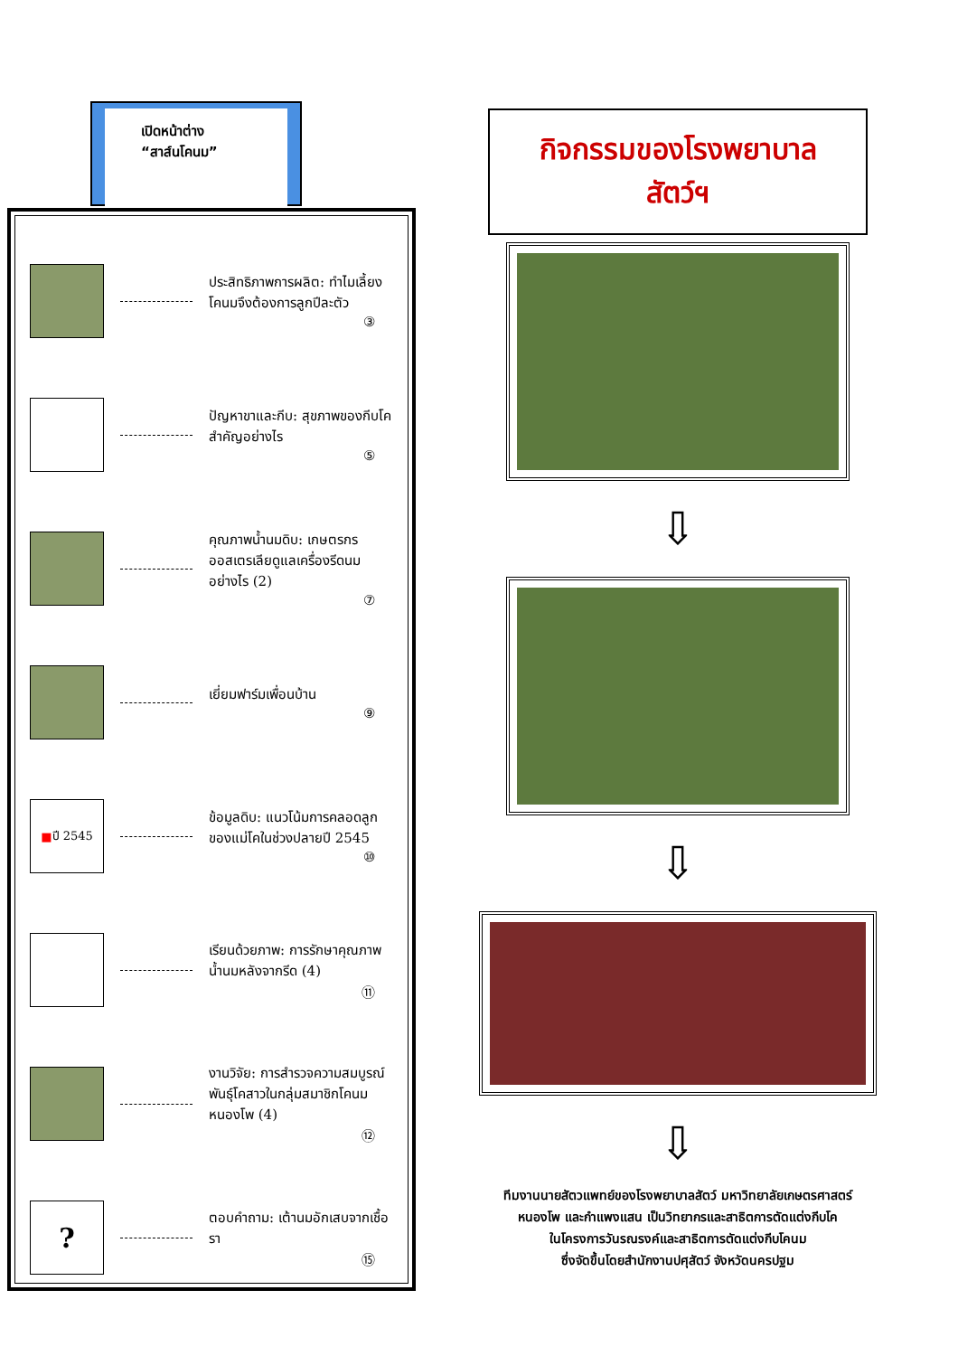เปิดหน้าต่าง
“สาส์นโคนม”
ประสิทธิภาพการผลิต: ทำไมเลี้ยงโคนมจึงต้องการลูกปีละตัว
③
ปัญหาขาและกีบ: สุขภาพของกีบโคสำคัญอย่างไร
⑤
คุณภาพน้ำนมดิบ: เกษตรกรออสเตรเลียดูแลเครื่องรีดนมอย่างไร (2)
⑦
เยี่ยมฟาร์มเพื่อนบ้าน
⑨
■ ปี 2545
ข้อมูลดิบ: แนวโน้มการคลอดลูกของแม่โคในช่วงปลายปี 2545
⑩
เรียนด้วยภาพ: การรักษาคุณภาพน้ำนมหลังจากรีด (4)
⑪
งานวิจัย: การสำรวจความสมบูรณ์พันธุ์โคสาวในกลุ่มสมาชิกโคนมหนองโพ (4)
⑫
?
ตอบคำถาม: เต้านมอักเสบจากเชื้อรา
⑮
กิจกรรมของโรงพยาบาลสัตว์ฯ
⇩
⇩
⇩
ทีมงานนายสัตวแพทย์ของโรงพยาบาลสัตว์ มหาวิทยาลัยเกษตรศาสตร์
หนองโพ และกำแพงแสน เป็นวิทยากรและสาธิตการตัดแต่งกีบโค
ในโครงการวันรณรงค์และสาธิตการตัดแต่งกีบโคนม
ซึ่งจัดขึ้นโดยสำนักงานปศุสัตว์ จังหวัดนครปฐม